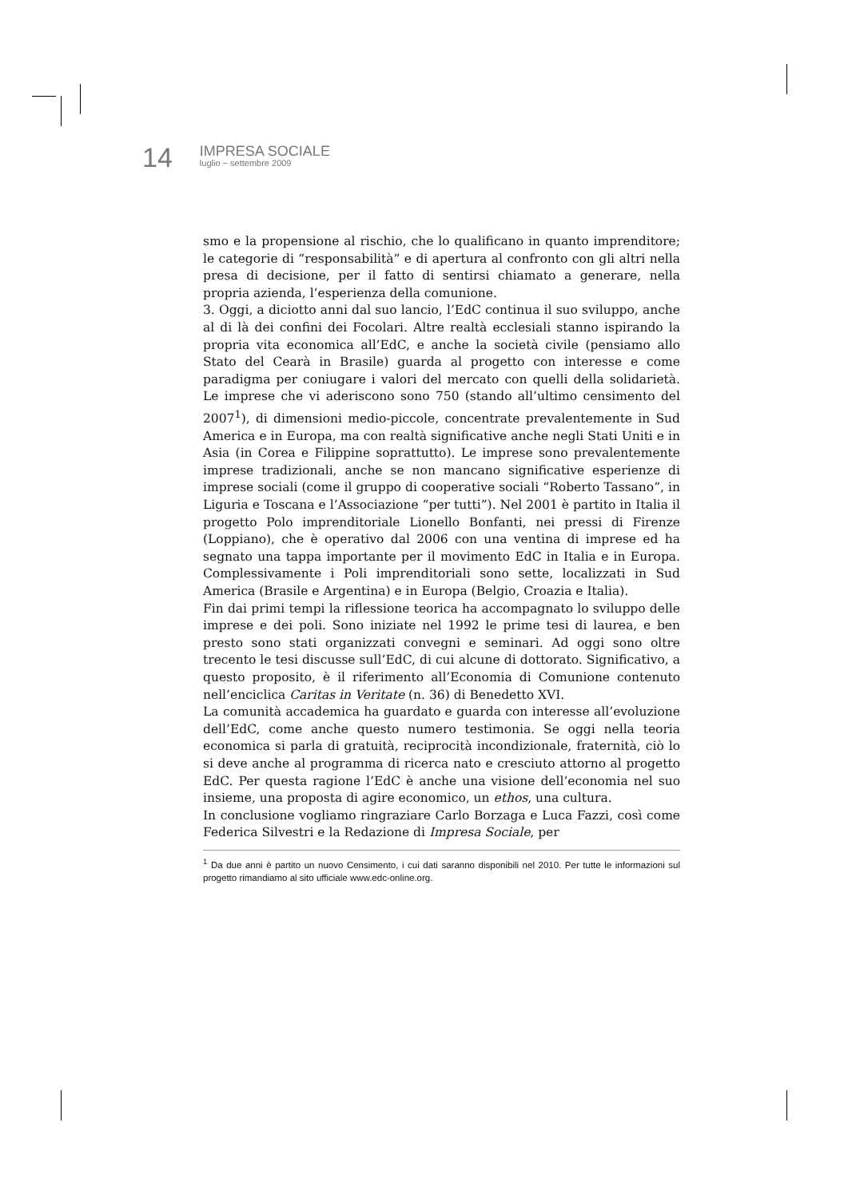14
IMPRESA SOCIALE
luglio ~ settembre 2009
smo e la propensione al rischio, che lo qualificano in quanto imprenditore; le categorie di “responsabilità” e di apertura al confronto con gli altri nella presa di decisione, per il fatto di sentirsi chiamato a generare, nella propria azienda, l’esperienza della comunione.
3. Oggi, a diciotto anni dal suo lancio, l’EdC continua il suo sviluppo, anche al di là dei confini dei Focolari. Altre realtà ecclesiali stanno ispirando la propria vita economica all’EdC, e anche la società civile (pensiamo allo Stato del Cearà in Brasile) guarda al progetto con interesse e come paradigma per coniugare i valori del mercato con quelli della solidarietà. Le imprese che vi aderiscono sono 750 (stando all’ultimo censimento del 2007<sup>1</sup>), di dimensioni medio-piccole, concentrate prevalentemente in Sud America e in Europa, ma con realtà significative anche negli Stati Uniti e in Asia (in Corea e Filippine soprattutto). Le imprese sono prevalentemente imprese tradizionali, anche se non mancano significative esperienze di imprese sociali (come il gruppo di cooperative sociali “Roberto Tassano”, in Liguria e Toscana e l’Associazione “per tutti”). Nel 2001 è partito in Italia il progetto Polo imprenditoriale Lionello Bonfanti, nei pressi di Firenze (Loppiano), che è operativo dal 2006 con una ventina di imprese ed ha segnato una tappa importante per il movimento EdC in Italia e in Europa. Complessivamente i Poli imprenditoriali sono sette, localizzati in Sud America (Brasile e Argentina) e in Europa (Belgio, Croazia e Italia).
Fin dai primi tempi la riflessione teorica ha accompagnato lo sviluppo delle imprese e dei poli. Sono iniziate nel 1992 le prime tesi di laurea, e ben presto sono stati organizzati convegni e seminari. Ad oggi sono oltre trecento le tesi discusse sull’EdC, di cui alcune di dottorato. Significativo, a questo proposito, è il riferimento all’Economia di Comunione contenuto nell’enciclica Caritas in Veritate (n. 36) di Benedetto XVI.
La comunità accademica ha guardato e guarda con interesse all’evoluzione dell’EdC, come anche questo numero testimonia. Se oggi nella teoria economica si parla di gratuità, reciprocità incondizionale, fraternità, ciò lo si deve anche al programma di ricerca nato e cresciuto attorno al progetto EdC. Per questa ragione l’EdC è anche una visione dell’economia nel suo insieme, una proposta di agire economico, un ethos, una cultura.
In conclusione vogliamo ringraziare Carlo Borzaga e Luca Fazzi, così come Federica Silvestri e la Redazione di Impresa Sociale, per
<sup>1</sup> Da due anni è partito un nuovo Censimento, i cui dati saranno disponibili nel 2010. Per tutte le informazioni sul progetto rimandiamo al sito ufficiale www.edc-online.org.